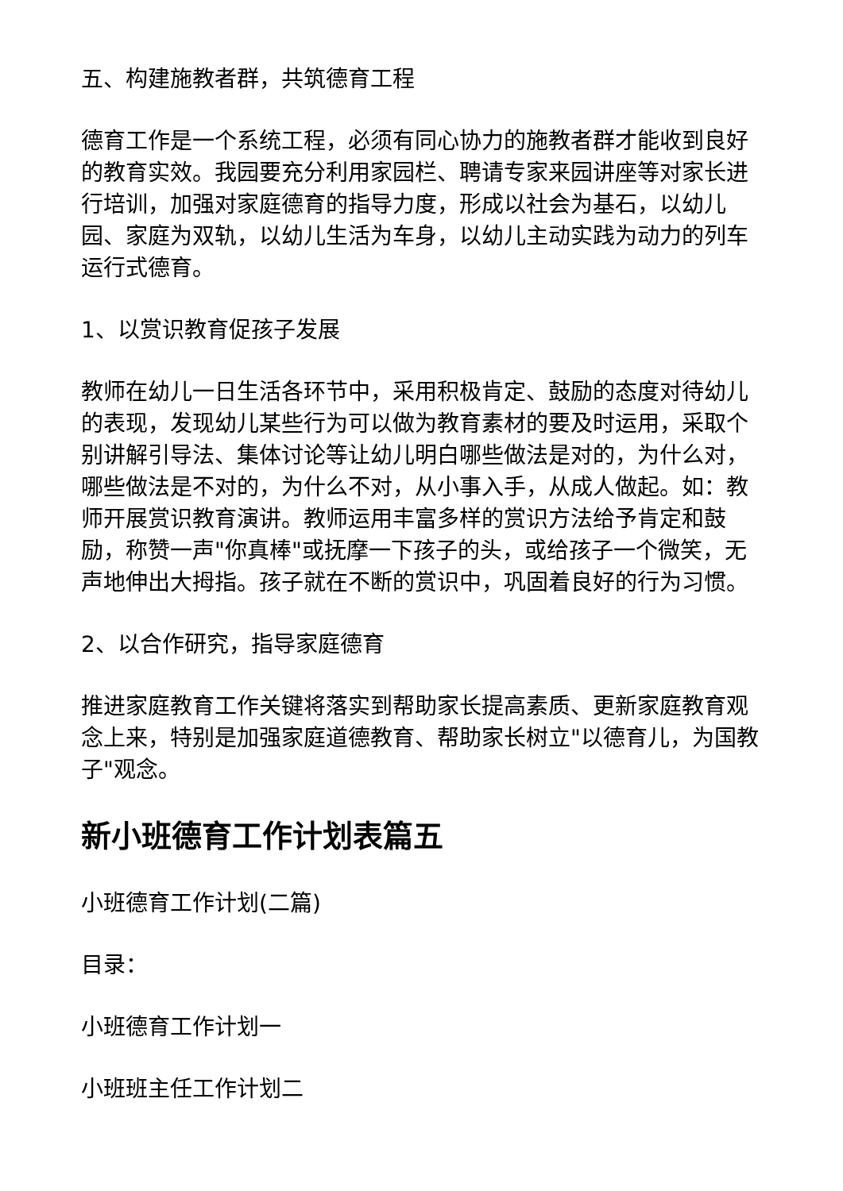五、构建施教者群，共筑德育工程
德育工作是一个系统工程，必须有同心协力的施教者群才能收到良好的教育实效。我园要充分利用家园栏、聘请专家来园讲座等对家长进行培训，加强对家庭德育的指导力度，形成以社会为基石，以幼儿园、家庭为双轨，以幼儿生活为车身，以幼儿主动实践为动力的列车运行式德育。
1、以赏识教育促孩子发展
教师在幼儿一日生活各环节中，采用积极肯定、鼓励的态度对待幼儿的表现，发现幼儿某些行为可以做为教育素材的要及时运用，采取个别讲解引导法、集体讨论等让幼儿明白哪些做法是对的，为什么对，哪些做法是不对的，为什么不对，从小事入手，从成人做起。如：教师开展赏识教育演讲。教师运用丰富多样的赏识方法给予肯定和鼓励，称赞一声"你真棒"或抚摩一下孩子的头，或给孩子一个微笑，无声地伸出大拇指。孩子就在不断的赏识中，巩固着良好的行为习惯。
2、以合作研究，指导家庭德育
推进家庭教育工作关键将落实到帮助家长提高素质、更新家庭教育观念上来，特别是加强家庭道德教育、帮助家长树立"以德育儿，为国教子"观念。
新小班德育工作计划表篇五
小班德育工作计划(二篇)
目录：
小班德育工作计划一
小班班主任工作计划二